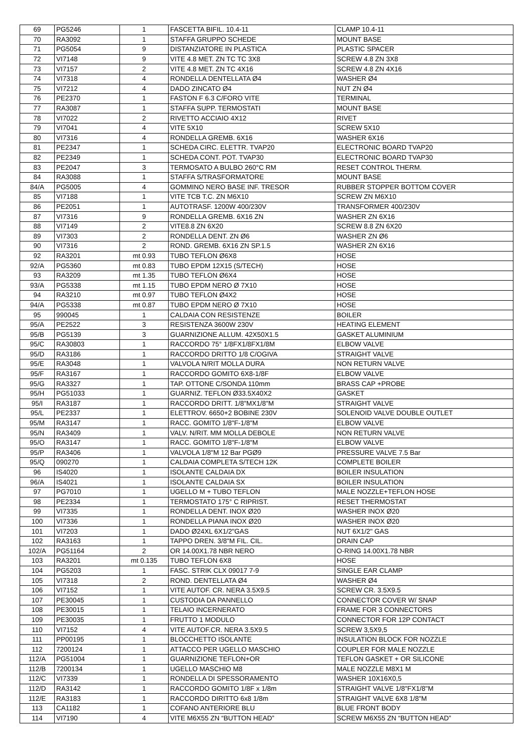| 69 | PG5246 | 1 | FASCETTA BIFIL. 10.4-11 | CLAMP 10.4-11 |
| 70 | RA3092 | 1 | STAFFA GRUPPO SCHEDE | MOUNT BASE |
| 71 | PG5054 | 9 | DISTANZIATORE IN PLASTICA | PLASTIC SPACER |
| 72 | VI7148 | 9 | VITE 4.8 MET. ZN TC TC 3X8 | SCREW 4.8 ZN 3X8 |
| 73 | VI7157 | 2 | VITE 4.8 MET. ZN TC 4X16 | SCREW 4.8 ZN 4X16 |
| 74 | VI7318 | 4 | RONDELLA DENTELLATA Ø4 | WASHER Ø4 |
| 75 | VI7212 | 4 | DADO ZINCATO Ø4 | NUT ZN Ø4 |
| 76 | PE2370 | 1 | FASTON F 6.3 C/FORO VITE | TERMINAL |
| 77 | RA3087 | 1 | STAFFA SUPP. TERMOSTATI | MOUNT BASE |
| 78 | VI7022 | 2 | RIVETTO ACCIAIO 4X12 | RIVET |
| 79 | VI7041 | 4 | VITE 5X10 | SCREW 5X10 |
| 80 | VI7316 | 4 | RONDELLA GREMB. 6X16 | WASHER 6X16 |
| 81 | PE2347 | 1 | SCHEDA CIRC. ELETTR. TVAP20 | ELECTRONIC BOARD TVAP20 |
| 82 | PE2349 | 1 | SCHEDA CONT. POT. TVAP30 | ELECTRONIC BOARD TVAP30 |
| 83 | PE2047 | 3 | TERMOSATO A BULBO 260°C RM | RESET CONTROL THERM. |
| 84 | RA3088 | 1 | STAFFA S/TRASFORMATORE | MOUNT BASE |
| 84/A | PG5005 | 4 | GOMMINO NERO BASE INF. TRESOR | RUBBER STOPPER BOTTOM COVER |
| 85 | VI7188 | 1 | VITE TCB T.C. ZN M6X10 | SCREW ZN M6X10 |
| 86 | PE2051 | 1 | AUTOTRASF. 1200W 400/230V | TRANSFORMER 400/230V |
| 87 | VI7316 | 9 | RONDELLA GREMB. 6X16 ZN | WASHER ZN 6X16 |
| 88 | VI7149 | 2 | VITE8.8 ZN 6X20 | SCREW 8.8 ZN 6X20 |
| 89 | VI7303 | 2 | RONDELLA DENT. ZN Ø6 | WASHER ZN Ø6 |
| 90 | VI7316 | 2 | ROND. GREMB. 6X16 ZN SP.1.5 | WASHER ZN 6X16 |
| 92 | RA3201 | mt 0.93 | TUBO TEFLON Ø6X8 | HOSE |
| 92/A | PG5360 | mt 0.83 | TUBO EPDM 12X15 (S/TECH) | HOSE |
| 93 | RA3209 | mt 1.35 | TUBO TEFLON Ø6X4 | HOSE |
| 93/A | PG5338 | mt 1.15 | TUBO EPDM NERO Ø 7X10 | HOSE |
| 94 | RA3210 | mt 0.97 | TUBO TEFLON Ø4X2 | HOSE |
| 94/A | PG5338 | mt 0.87 | TUBO EPDM NERO Ø 7X10 | HOSE |
| 95 | 990045 | 1 | CALDAIA CON RESISTENZE | BOILER |
| 95/A | PE2522 | 3 | RESISTENZA 3600W 230V | HEATING ELEMENT |
| 95/B | PG5139 | 3 | GUARNIZIONE ALLUM. 42X50X1.5 | GASKET ALUMINIUM |
| 95/C | RA30803 | 1 | RACCORDO 75° 1/8FX1/8FX1/8M | ELBOW VALVE |
| 95/D | RA3186 | 1 | RACCORDO DRITTO 1/8 C/OGIVA | STRAIGHT VALVE |
| 95/E | RA3048 | 1 | VALVOLA N/RIT MOLLA DURA | NON RETURN VALVE |
| 95/F | RA3167 | 1 | RACCORDO GOMITO 6X8-1/8F | ELBOW VALVE |
| 95/G | RA3327 | 1 | TAP. OTTONE C/SONDA 110mm | BRASS CAP +PROBE |
| 95/H | PG51033 | 1 | GUARNIZ. TEFLON Ø33.5X40X2 | GASKET |
| 95/I | RA3187 | 1 | RACCORDO DRITT. 1/8"MX1/8"M | STRAIGHT VALVE |
| 95/L | PE2337 | 1 | ELETTROV. 6650+2 BOBINE 230V | SOLENOID VALVE DOUBLE OUTLET |
| 95/M | RA3147 | 1 | RACC. GOMITO 1/8"F-1/8"M | ELBOW VALVE |
| 95/N | RA3409 | 1 | VALV. N/RIT. MM MOLLA DEBOLE | NON RETURN VALVE |
| 95/O | RA3147 | 1 | RACC. GOMITO 1/8"F-1/8"M | ELBOW VALVE |
| 95/P | RA3406 | 1 | VALVOLA 1/8"M 12 Bar PGØ9 | PRESSURE VALVE 7.5 Bar |
| 95/Q | 090270 | 1 | CALDAIA COMPLETA S/TECH 12K | COMPLETE BOILER |
| 96 | IS4020 | 1 | ISOLANTE CALDAIA DX | BOILER INSULATION |
| 96/A | IS4021 | 1 | ISOLANTE CALDAIA SX | BOILER INSULATION |
| 97 | PG7010 | 1 | UGELLO M + TUBO TEFLON | MALE NOZZLE+TEFLON HOSE |
| 98 | PE2334 | 1 | TERMOSTATO 175° C RIPRIST. | RESET THERMOSTAT |
| 99 | VI7335 | 1 | RONDELLA DENT. INOX Ø20 | WASHER INOX Ø20 |
| 100 | VI7336 | 1 | RONDELLA PIANA INOX Ø20 | WASHER INOX Ø20 |
| 101 | VI7203 | 1 | DADO Ø24XL 6X1/2"GAS | NUT 6X1/2" GAS |
| 102 | RA3163 | 1 | TAPPO DREN. 3/8"M FIL. CIL. | DRAIN CAP |
| 102/A | PG51164 | 2 | OR 14.00X1.78 NBR NERO | O-RING 14.00X1.78 NBR |
| 103 | RA3201 | mt 0.135 | TUBO TEFLON 6X8 | HOSE |
| 104 | PG5203 | 1 | FASC. STRIK CLX 09017 7-9 | SINGLE EAR CLAMP |
| 105 | VI7318 | 2 | ROND. DENTELLATA Ø4 | WASHER Ø4 |
| 106 | VI7152 | 1 | VITE AUTOF. CR. NERA 3.5X9.5 | SCREW CR. 3.5X9.5 |
| 107 | PE30045 | 1 | CUSTODIA DA PANNELLO | CONNECTOR COVER W/ SNAP |
| 108 | PE30015 | 1 | TELAIO INCERNERATO | FRAME FOR 3 CONNECTORS |
| 109 | PE30035 | 1 | FRUTTO 1 MODULO | CONNECTOR FOR 12P CONTACT |
| 110 | VI7152 | 4 | VITE AUTOF.CR. NERA 3.5X9.5 | SCREW 3,5X9,5 |
| 111 | PP00195 | 1 | BLOCCHETTO ISOLANTE | INSULATION BLOCK FOR NOZZLE |
| 112 | 7200124 | 1 | ATTACCO PER UGELLO MASCHIO | COUPLER FOR MALE NOZZLE |
| 112/A | PG51004 | 1 | GUARNIZIONE TEFLON+OR | TEFLON GASKET + OR SILICONE |
| 112/B | 7200134 | 1 | UGELLO MASCHIO M8 | MALE NOZZLE M8X1 M |
| 112/C | VI7339 | 1 | RONDELLA DI SPESSORAMENTO | WASHER 10X16X0,5 |
| 112/D | RA3142 | 1 | RACCORDO GOMITO 1/8F x 1/8m | STRAIGHT VALVE 1/8"FX1/8"M |
| 112/E | RA3183 | 1 | RACCORDO DIRITTO 6x8 1/8m | STRAIGHT VALVE 6X8 1/8"M |
| 113 | CA1182 | 1 | COFANO ANTERIORE BLU | BLUE FRONT BODY |
| 114 | VI7190 | 4 | VITE M6X55 ZN “BUTTON HEAD” | SCREW M6X55 ZN “BUTTON HEAD” |